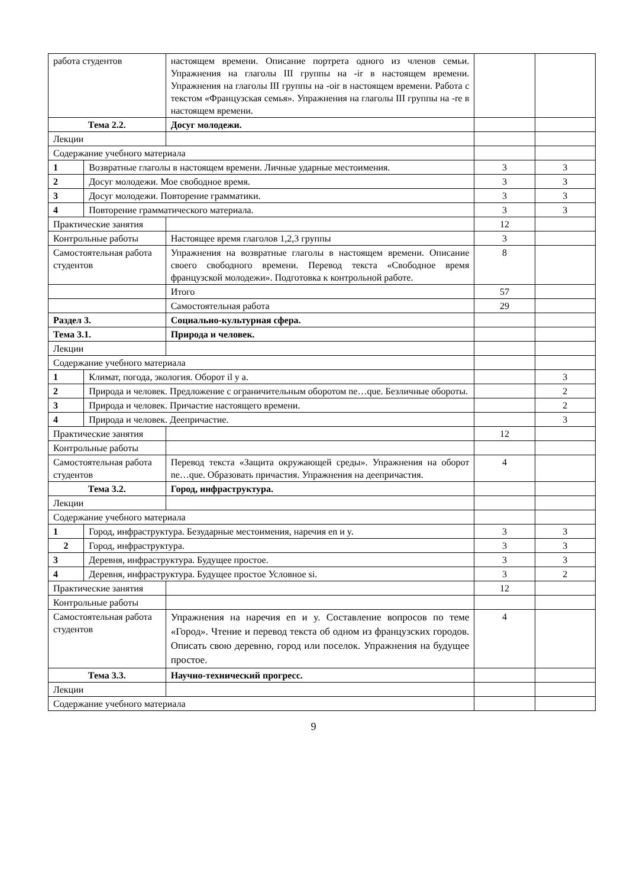| работа студентов | | настоящем времени. Описание портрета одного из членов семьи. Упражнения на глаголы III группы на -ir в настоящем времени. Упражнения на глаголы III группы на -oir в настоящем времени. Работа с текстом «Французская семья». Упражнения на глаголы III группы на -re в настоящем времени. | | |
| Тема 2.2. | | Досуг молодежи. | | |
| Лекции | | | | |
| Содержание учебного материала | | | | |
| 1 | Возвратные глаголы в настоящем времени. Личные ударные местоимения. | | 3 | 3 |
| 2 | Досуг молодежи. Мое свободное время. | | 3 | 3 |
| 3 | Досуг молодежи. Повторение грамматики. | | 3 | 3 |
| 4 | Повторение грамматического материала. | | 3 | 3 |
| Практические занятия | | | 12 | |
| Контрольные работы | | Настоящее время глаголов 1,2,3 группы | 3 | |
| Самостоятельная работа студентов | | Упражнения на возвратные глаголы в настоящем времени. Описание своего свободного времени. Перевод текста «Свободное время французской молодежи». Подготовка к контрольной работе. | 8 | |
| | | Итого | 57 | |
| | | Самостоятельная работа | 29 | |
| Раздел 3. | | Социально-культурная сфера. | | |
| Тема 3.1. | | Природа и человек. | | |
| Лекции | | | | |
| Содержание учебного материала | | | | |
| 1 | Климат, погода, экология. Оборот il y a. | | | 3 |
| 2 | Природа и человек. Предложение с ограничительным оборотом ne…que. Безличные обороты. | | | 2 |
| 3 | Природа и человек. Причастие настоящего времени. | | | 2 |
| 4 | Природа и человек. Деепричастие. | | | 3 |
| Практические занятия | | | 12 | |
| Контрольные работы | | | | |
| Самостоятельная работа студентов | | Перевод текста «Защита окружающей среды». Упражнения на оборот ne…que. Образовать причастия. Упражнения на деепричастия. | 4 | |
| Тема 3.2. | | Город, инфраструктура. | | |
| Лекции | | | | |
| Содержание учебного материала | | | | |
| 1 | Город, инфраструктура. Безударные местоимения, наречия en и y. | | 3 | 3 |
| 2 | Город, инфраструктура. | | 3 | 3 |
| 3 | Деревня, инфраструктура. Будущее простое. | | 3 | 3 |
| 4 | Деревня, инфраструктура. Будущее простое Условное si. | | 3 | 2 |
| Практические занятия | | | 12 | |
| Контрольные работы | | | | |
| Самостоятельная работа студентов | | Упражнения на наречия en и y. Составление вопросов по теме «Город». Чтение и перевод текста об одном из французских городов. Описать свою деревню, город или поселок. Упражнения на будущее простое. | 4 | |
| Тема 3.3. | | Научно-технический прогресс. | | |
| Лекции | | | | |
| Содержание учебного материала | | | | |
9